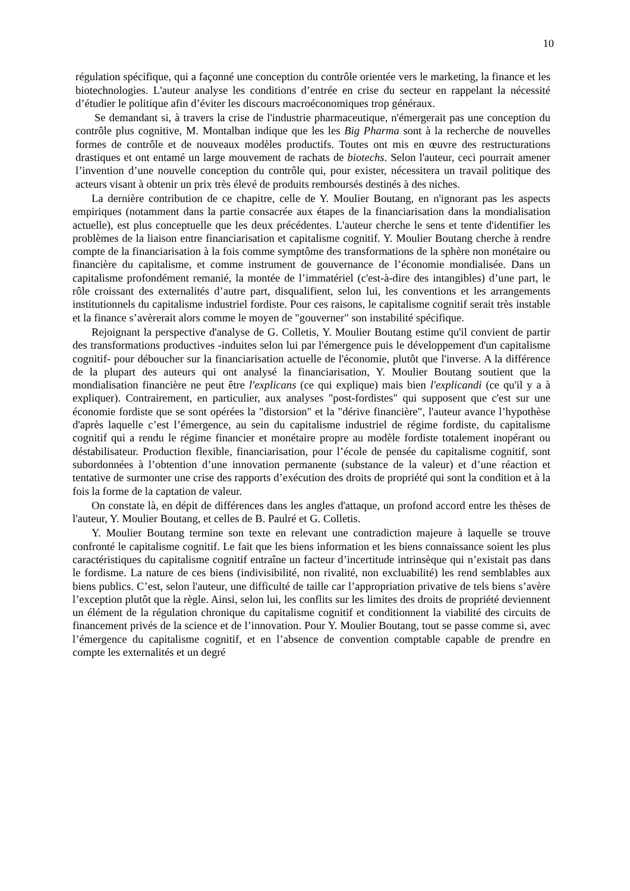10
régulation spécifique, qui a façonné une conception du contrôle orientée vers le marketing, la finance et les biotechnologies. L'auteur analyse les conditions d’entrée en crise du secteur en rappelant la nécessité d’étudier le politique afin d’éviter les discours macroéconomiques trop généraux.
Se demandant si, à travers la crise de l'industrie pharmaceutique, n'émergerait pas une conception du contrôle plus cognitive, M. Montalban indique que les les Big Pharma sont à la recherche de nouvelles formes de contrôle et de nouveaux modèles productifs. Toutes ont mis en œuvre des restructurations drastiques et ont entamé un large mouvement de rachats de biotechs. Selon l'auteur, ceci pourrait amener l’invention d’une nouvelle conception du contrôle qui, pour exister, nécessitera un travail politique des acteurs visant à obtenir un prix très élevé de produits remboursés destinés à des niches.
La dernière contribution de ce chapitre, celle de Y. Moulier Boutang, en n'ignorant pas les aspects empiriques (notamment dans la partie consacrée aux étapes de la financiarisation dans la mondialisation actuelle), est plus conceptuelle que les deux précédentes. L'auteur cherche le sens et tente d'identifier les problèmes de la liaison entre financiarisation et capitalisme cognitif. Y. Moulier Boutang cherche à rendre compte de la financiarisation à la fois comme symptôme des transformations de la sphère non monétaire ou financière du capitalisme, et comme instrument de gouvernance de l’économie mondialisée. Dans un capitalisme profondément remanié, la montée de l’immatériel (c'est-à-dire des intangibles) d’une part, le rôle croissant des externalités d’autre part, disqualifient, selon lui, les conventions et les arrangements institutionnels du capitalisme industriel fordiste. Pour ces raisons, le capitalisme cognitif serait très instable et la finance s’avèrerait alors comme le moyen de "gouverner" son instabilité spécifique.
Rejoignant la perspective d'analyse de G. Colletis, Y. Moulier Boutang estime qu'il convient de partir des transformations productives -induites selon lui par l'émergence puis le développement d'un capitalisme cognitif- pour déboucher sur la financiarisation actuelle de l'économie, plutôt que l'inverse. A la différence de la plupart des auteurs qui ont analysé la financiarisation, Y. Moulier Boutang soutient que la mondialisation financière ne peut être l'explicans (ce qui explique) mais bien l'explicandi (ce qu'il y a à expliquer). Contrairement, en particulier, aux analyses "post-fordistes" qui supposent que c'est sur une économie fordiste que se sont opérées la "distorsion" et la "dérive financière", l'auteur avance l’hypothèse d'après laquelle c’est l’émergence, au sein du capitalisme industriel de régime fordiste, du capitalisme cognitif qui a rendu le régime financier et monétaire propre au modèle fordiste totalement inopérant ou déstabilisateur. Production flexible, financiarisation, pour l’école de pensée du capitalisme cognitif, sont subordonnées à l’obtention d’une innovation permanente (substance de la valeur) et d’une réaction et tentative de surmonter une crise des rapports d’exécution des droits de propriété qui sont la condition et à la fois la forme de la captation de valeur.
On constate là, en dépit de différences dans les angles d'attaque, un profond accord entre les thèses de l'auteur, Y. Moulier Boutang, et celles de B. Paulré et G. Colletis.
Y. Moulier Boutang termine son texte en relevant une contradiction majeure à laquelle se trouve confronté le capitalisme cognitif. Le fait que les biens information et les biens connaissance soient les plus caractéristiques du capitalisme cognitif entraîne un facteur d’incertitude intrinsèque qui n’existait pas dans le fordisme. La nature de ces biens (indivisibilité, non rivalité, non excluabilité) les rend semblables aux biens publics. C’est, selon l'auteur, une difficulté de taille car l’appropriation privative de tels biens s’avère l’exception plutôt que la règle. Ainsi, selon lui, les conflits sur les limites des droits de propriété deviennent un élément de la régulation chronique du capitalisme cognitif et conditionnent la viabilité des circuits de financement privés de la science et de l’innovation. Pour Y. Moulier Boutang, tout se passe comme si, avec l’émergence du capitalisme cognitif, et en l’absence de convention comptable capable de prendre en compte les externalités et un degré